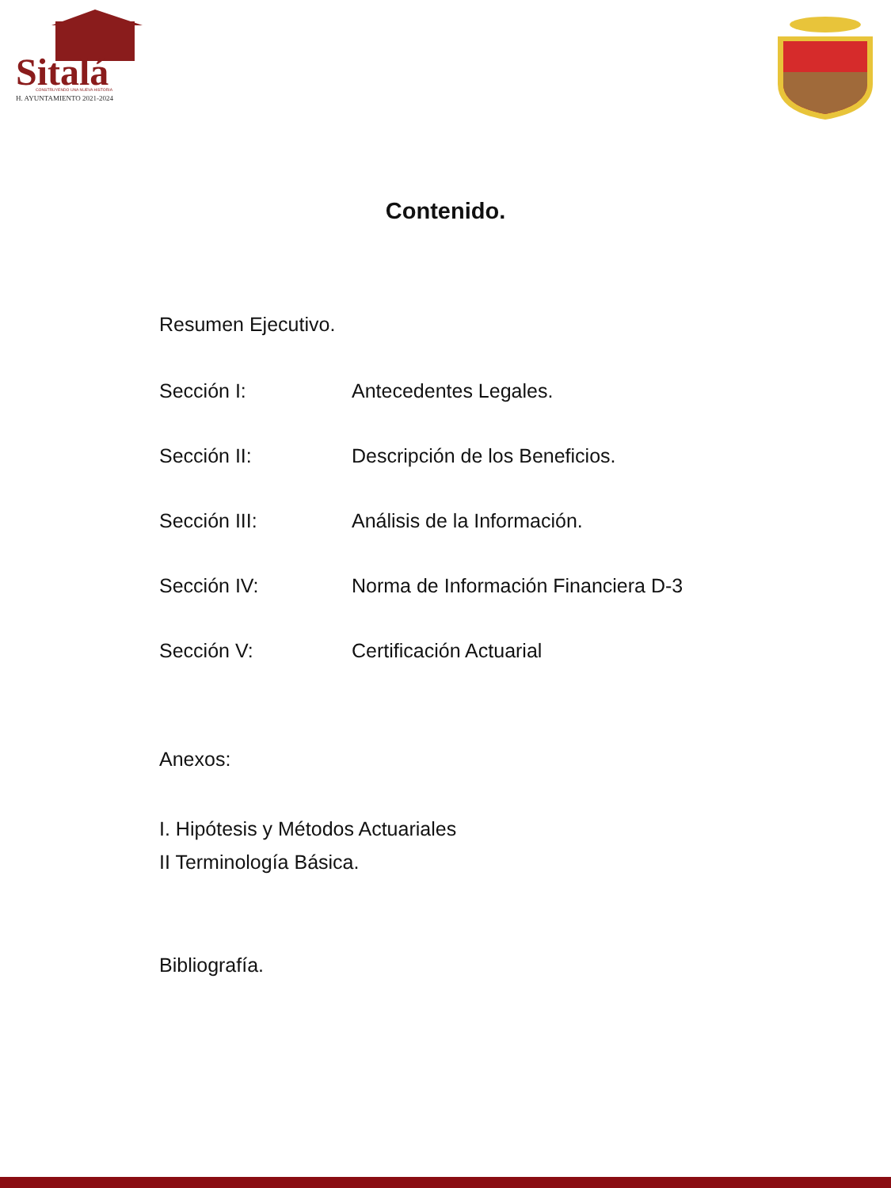Sitalá
CONSTRUYENDO UNA NUEVA HISTORIA
H. AYUNTAMIENTO 2021-2024
Contenido.
Resumen Ejecutivo.
Sección I: Antecedentes Legales.
Sección II: Descripción de los Beneficios.
Sección III: Análisis de la Información.
Sección IV: Norma de Información Financiera D-3
Sección V: Certificación Actuarial
Anexos:
I. Hipótesis y Métodos Actuariales
II Terminología Básica.
Bibliografía.